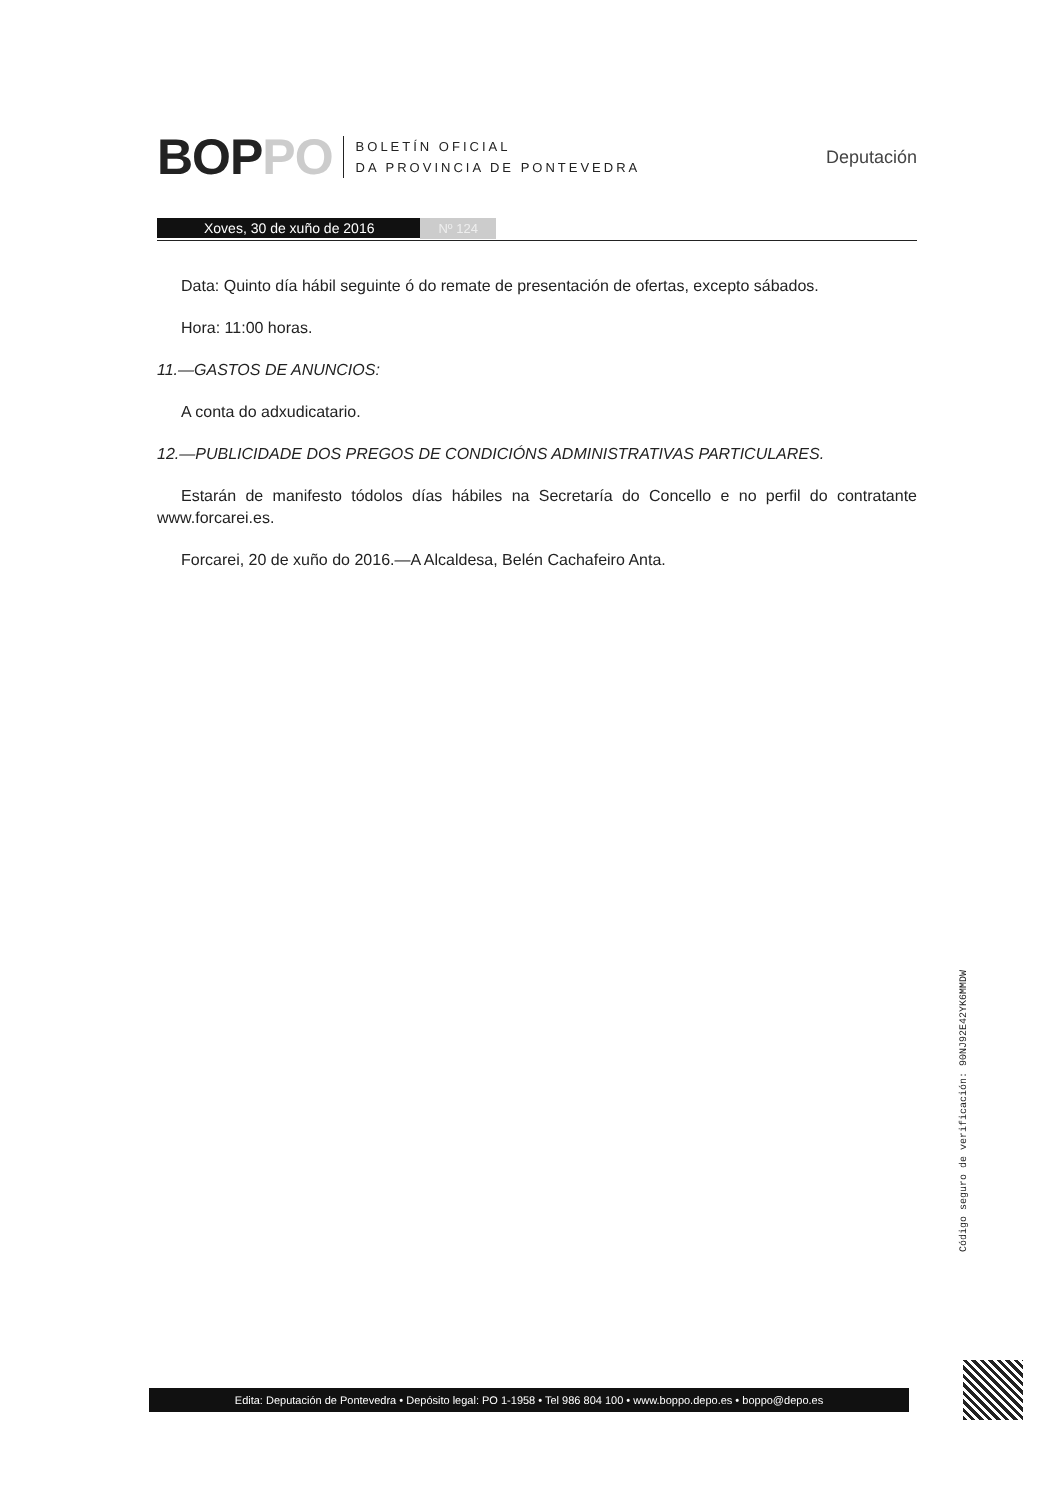BOPPO
BOLETÍN OFICIAL
DA PROVINCIA DE PONTEVEDRA
Deputación
Xoves, 30 de xuño de 2016 Nº 124
Data: Quinto día hábil seguinte ó do remate de presentación de ofertas, excepto sábados.
Hora: 11:00 horas.
11.—GASTOS DE ANUNCIOS:
A conta do adxudicatario.
12.—PUBLICIDADE DOS PREGOS DE CONDICIÓNS ADMINISTRATIVAS PARTICULARES.
Estarán de manifesto tódolos días hábiles na Secretaría do Concello e no perfil do contratante www.forcarei.es.
Forcarei, 20 de xuño do 2016.—A Alcaldesa, Belén Cachafeiro Anta.
Código seguro de verificación: 90NJ92E42YK6MMDW
Edita: Deputación de Pontevedra • Depósito legal: PO 1-1958 • Tel 986 804 100 • www.boppo.depo.es • boppo@depo.es